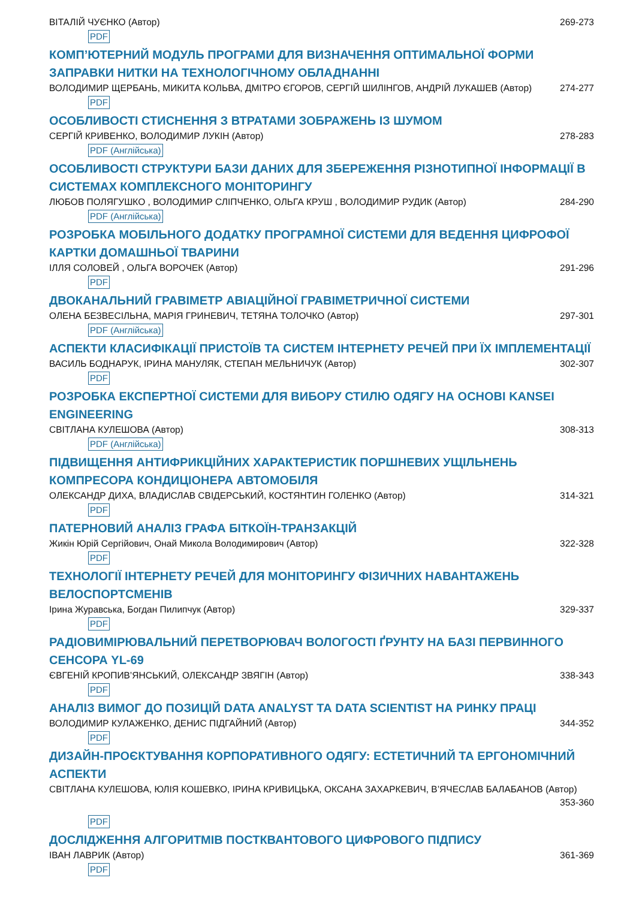ВІТАЛІЙ ЧУЄНКО (Автор) 269-273
PDF
КОМП’ЮТЕРНИЙ МОДУЛЬ ПРОГРАМИ ДЛЯ ВИЗНАЧЕННЯ ОПТИМАЛЬНОЇ ФОРМИ ЗАПРАВКИ НИТКИ НА ТЕХНОЛОГІЧНОМУ ОБЛАДНАННІ
ВОЛОДИМИР ЩЕРБАНЬ, МИКИТА КОЛЬВА, ДМІТРО ЄГОРОВ, СЕРГІЙ ШИЛІНГОВ, АНДРІЙ ЛУКАШЕВ (Автор) 274-277
PDF
ОСОБЛИВОСТІ СТИСНЕННЯ З ВТРАТАМИ ЗОБРАЖЕНЬ ІЗ ШУМОМ
СЕРГІЙ КРИВЕНКО, ВОЛОДИМИР ЛУКІН (Автор) 278-283
PDF (Англійська)
ОСОБЛИВОСТІ СТРУКТУРИ БАЗИ ДАНИХ ДЛЯ ЗБЕРЕЖЕННЯ РІЗНОТИПНОЇ ІНФОРМАЦІЇ В СИСТЕМАХ КОМПЛЕКСНОГО МОНІТОРИНГУ
ЛЮБОВ ПОЛЯГУШКО , ВОЛОДИМИР СЛІПЧЕНКО, ОЛЬГА КРУШ , ВОЛОДИМИР РУДИК (Автор) 284-290
PDF (Англійська)
РОЗРОБКА МОБІЛЬНОГО ДОДАТКУ ПРОГРАМНОЇ СИСТЕМИ ДЛЯ ВЕДЕННЯ ЦИФРОФОЇ КАРТКИ ДОМАШНЬОЇ ТВАРИНИ
ІЛЛЯ СОЛОВЕЙ , ОЛЬГА ВОРОЧЕК (Автор) 291-296
PDF
ДВОКАНАЛЬНИЙ ГРАВІМЕТР АВІАЦІЙНОЇ ГРАВІМЕТРИЧНОЇ СИСТЕМИ
ОЛЕНА БЕЗВЕСІЛЬНА, МАРІЯ ГРИНЕВИЧ, ТЕТЯНА ТОЛОЧКО (Автор) 297-301
PDF (Англійська)
АСПЕКТИ КЛАСИФІКАЦІЇ ПРИСТОЇВ ТА СИСТЕМ ІНТЕРНЕТУ РЕЧЕЙ ПРИ ЇХ ІМПЛЕМЕНТАЦІЇ
ВАСИЛЬ БОДНАРУК, ІРИНА МАНУЛЯК, СТЕПАН МЕЛЬНИЧУК (Автор) 302-307
PDF
РОЗРОБКА ЕКСПЕРТНОЇ СИСТЕМИ ДЛЯ ВИБОРУ СТИЛЮ ОДЯГУ НА ОСНОВІ KANSEI ENGINEERING
СВІТЛАНА КУЛЕШОВА (Автор) 308-313
PDF (Англійська)
ПІДВИЩЕННЯ АНТИФРИКЦІЙНИХ ХАРАКТЕРИСТИК ПОРШНЕВИХ УЩІЛЬНЕНЬ КОМПРЕСОРА КОНДИЦІОНЕРА АВТОМОБІЛЯ
ОЛЕКСАНДР ДИХА, ВЛАДИСЛАВ СВІДЕРСЬКИЙ, КОСТЯНТИН ГОЛЕНКО (Автор) 314-321
PDF
ПАТЕРНОВИЙ АНАЛІЗ ГРАФА БІТКОЇН-ТРАНЗАКЦІЙ
Жикін Юрій Сергійович, Онай Микола Володимирович (Автор) 322-328
PDF
ТЕХНОЛОГІЇ ІНТЕРНЕТУ РЕЧЕЙ ДЛЯ МОНІТОРИНГУ ФІЗИЧНИХ НАВАНТАЖЕНЬ ВЕЛОСПОРТСМЕНІВ
Ірина Журавська, Богдан Пилипчук (Автор) 329-337
PDF
РАДІОВИМІРЮВАЛЬНИЙ ПЕРЕТВОРЮВАЧ ВОЛОГОСТІ ҐРУНТУ НА БАЗІ ПЕРВИННОГО СЕНСОРА YL-69
ЄВГЕНІЙ КРОПИВ’ЯНСЬКИЙ, ОЛЕКСАНДР ЗВЯГІН (Автор) 338-343
PDF
АНАЛІЗ ВИМОГ ДО ПОЗИЦІЙ DATA ANALYST ТА DATA SCIENTIST НА РИНКУ ПРАЦІ
ВОЛОДИМИР КУЛАЖЕНКО, ДЕНИС ПІДГАЙНИЙ (Автор) 344-352
PDF
ДИЗАЙН-ПРОЄКТУВАННЯ КОРПОРАТИВНОГО ОДЯГУ: ЕСТЕТИЧНИЙ ТА ЕРГОНОМІЧНИЙ АСПЕКТИ
СВІТЛАНА КУЛЕШОВА, ЮЛІЯ КОШЕВКО, ІРИНА КРИВИЦЬКА, ОКСАНА ЗАХАРКЕВИЧ, В’ЯЧЕСЛАВ БАЛАБАНОВ (Автор)
353-360
PDF
ДОСЛІДЖЕННЯ АЛГОРИТМІВ ПОСТКВАНТОВОГО ЦИФРОВОГО ПІДПИСУ
ІВАН ЛАВРИК (Автор) 361-369
PDF